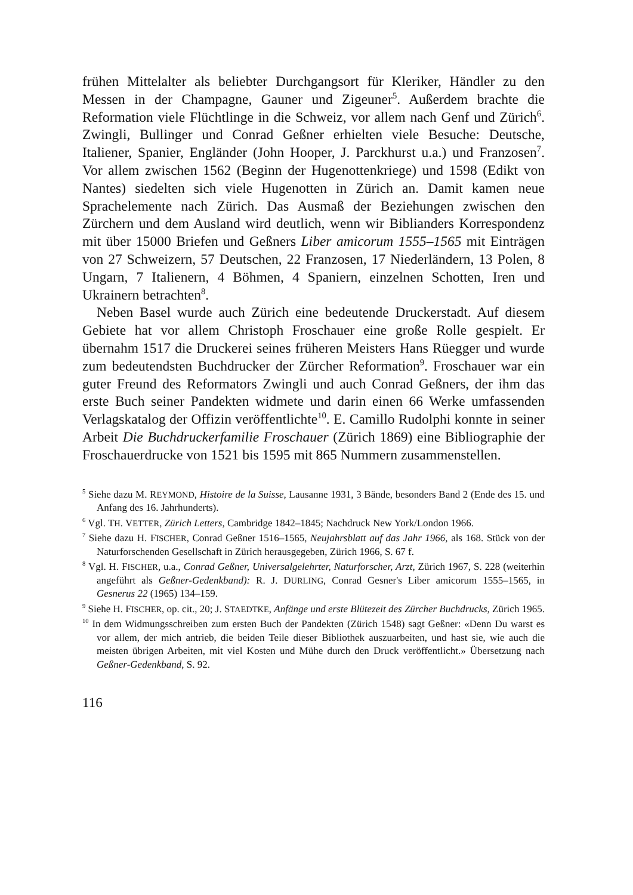frühen Mittelalter als beliebter Durchgangsort für Kleriker, Händler zu den Messen in der Champagne, Gauner und Zigeuner<sup>5</sup>. Außerdem brachte die Reformation viele Flüchtlinge in die Schweiz, vor allem nach Genf und Zürich<sup>6</sup>. Zwingli, Bullinger und Conrad Geßner erhielten viele Besuche: Deutsche, Italiener, Spanier, Engländer (John Hooper, J. Parckhurst u.a.) und Franzosen<sup>7</sup>. Vor allem zwischen 1562 (Beginn der Hugenottenkriege) und 1598 (Edikt von Nantes) siedelten sich viele Hugenotten in Zürich an. Damit kamen neue Sprachelemente nach Zürich. Das Ausmaß der Beziehungen zwischen den Zürchern und dem Ausland wird deutlich, wenn wir Biblianders Korrespondenz mit über 15000 Briefen und Geßners Liber amicorum 1555–1565 mit Einträgen von 27 Schweizern, 57 Deutschen, 22 Franzosen, 17 Niederländern, 13 Polen, 8 Ungarn, 7 Italienern, 4 Böhmen, 4 Spaniern, einzelnen Schotten, Iren und Ukrainern betrachten<sup>8</sup>.
Neben Basel wurde auch Zürich eine bedeutende Druckerstadt. Auf diesem Gebiete hat vor allem Christoph Froschauer eine große Rolle gespielt. Er übernahm 1517 die Druckerei seines früheren Meisters Hans Rüegger und wurde zum bedeutendsten Buchdrucker der Zürcher Reformation<sup>9</sup>. Froschauer war ein guter Freund des Reformators Zwingli und auch Conrad Geßners, der ihm das erste Buch seiner Pandekten widmete und darin einen 66 Werke umfassenden Verlagskatalog der Offizin veröffentlichte<sup>10</sup>. E. Camillo Rudolphi konnte in seiner Arbeit Die Buchdruckerfamilie Froschauer (Zürich 1869) eine Bibliographie der Froschauerdrucke von 1521 bis 1595 mit 865 Nummern zusammenstellen.
<sup>5</sup> Siehe dazu M. REYMOND, Histoire de la Suisse, Lausanne 1931, 3 Bände, besonders Band 2 (Ende des 15. und Anfang des 16. Jahrhunderts).
<sup>6</sup> Vgl. TH. VETTER, Zürich Letters, Cambridge 1842–1845; Nachdruck New York/London 1966.
<sup>7</sup> Siehe dazu H. FISCHER, Conrad Geßner 1516–1565, Neujahrsblatt auf das Jahr 1966, als 168. Stück von der Naturforschenden Gesellschaft in Zürich herausgegeben, Zürich 1966, S. 67 f.
<sup>8</sup> Vgl. H. FISCHER, u.a., Conrad Geßner, Universalgelehrter, Naturforscher, Arzt, Zürich 1967, S. 228 (weiterhin angeführt als Geßner-Gedenkband): R. J. DURLING, Conrad Gesner's Liber amicorum 1555–1565, in Gesnerus 22 (1965) 134–159.
<sup>9</sup> Siehe H. FISCHER, op. cit., 20; J. STAEDTKE, Anfänge und erste Blütezeit des Zürcher Buchdrucks, Zürich 1965.
<sup>10</sup> In dem Widmungsschreiben zum ersten Buch der Pandekten (Zürich 1548) sagt Geßner: «Denn Du warst es vor allem, der mich antrieb, die beiden Teile dieser Bibliothek auszuarbeiten, und hast sie, wie auch die meisten übrigen Arbeiten, mit viel Kosten und Mühe durch den Druck veröffentlicht.» Übersetzung nach Geßner-Gedenkband, S. 92.
116